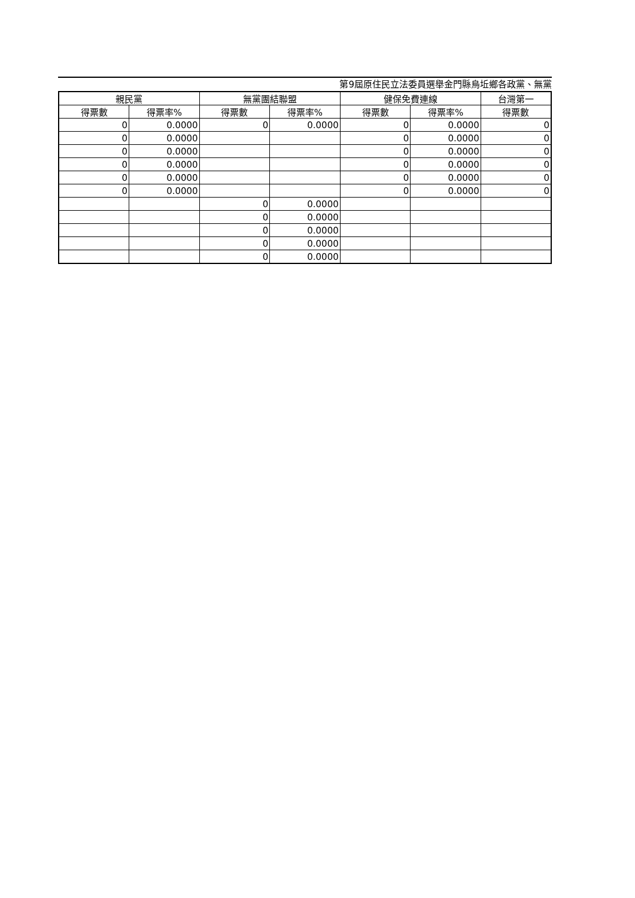第9屆原住民立法委員選舉金門縣烏坵鄉各政黨、無黨
| 親民黨 | | 無黨團結聯盟 | | 健保免費連線 | | 台灣第一 |
| --- | --- | --- | --- | --- | --- | --- |
| 得票數 | 得票率% | 得票數 | 得票率% | 得票數 | 得票率% | 得票數 |
| 0 | 0.0000 | 0 | 0.0000 | 0 | 0.0000 | 0 |
| 0 | 0.0000 | | | 0 | 0.0000 | 0 |
| 0 | 0.0000 | | | 0 | 0.0000 | 0 |
| 0 | 0.0000 | | | 0 | 0.0000 | 0 |
| 0 | 0.0000 | | | 0 | 0.0000 | 0 |
| 0 | 0.0000 | | | 0 | 0.0000 | 0 |
| | | 0 | 0.0000 | | | |
| | | 0 | 0.0000 | | | |
| | | 0 | 0.0000 | | | |
| | | 0 | 0.0000 | | | |
| | | 0 | 0.0000 | | | |